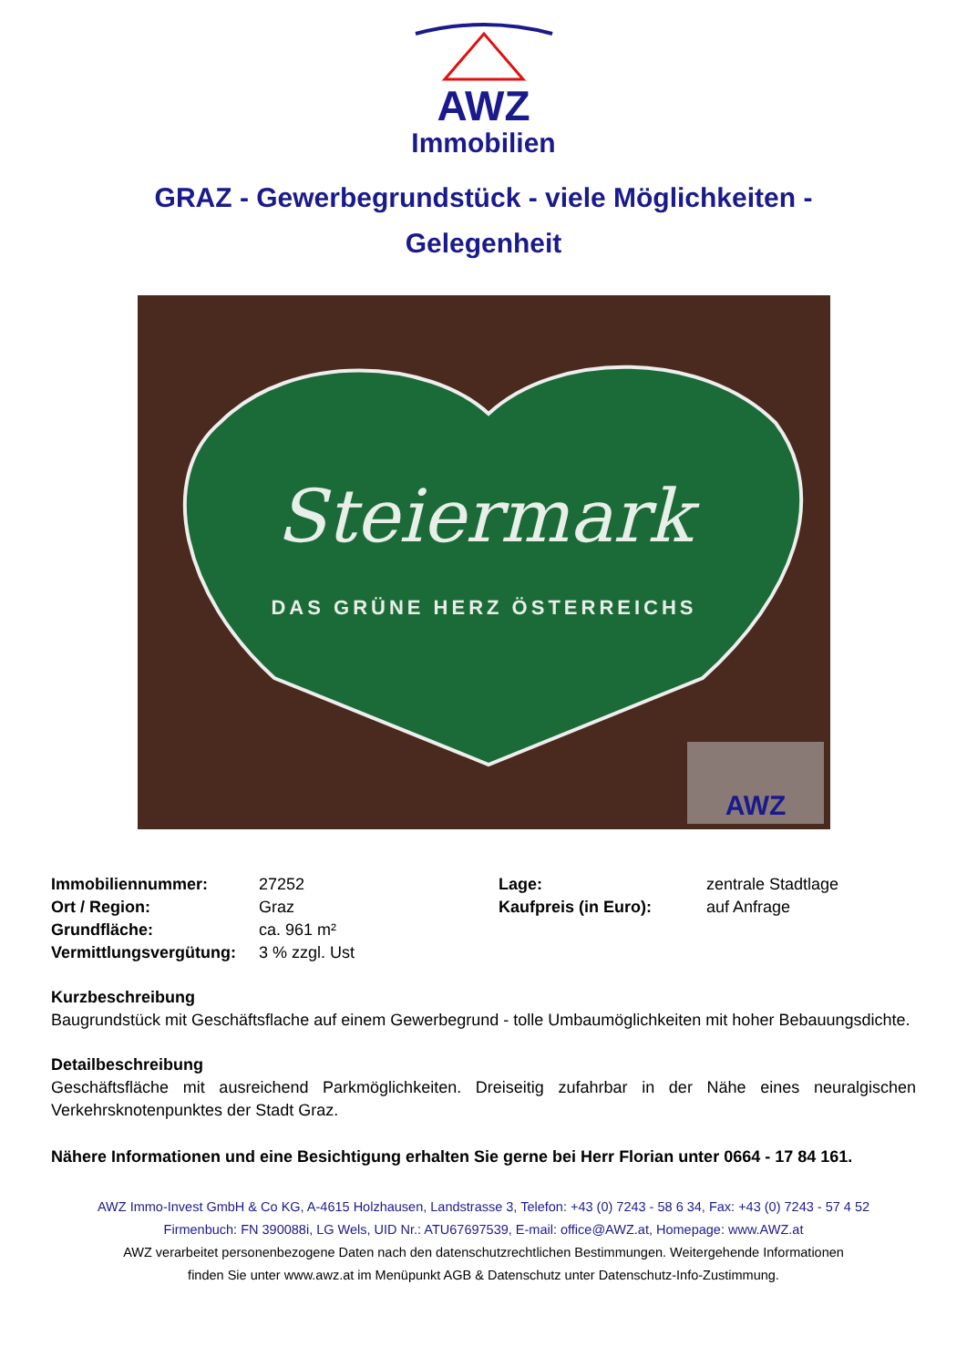AWZ
Immobilien
GRAZ - Gewerbegrundstück - viele Möglichkeiten - Gelegenheit
Steiermark
DAS GRÜNE HERZ ÖSTERREICHS
AWZ
| Immobiliennummer: | 27252 | Lage: | zentrale Stadtlage |
| Ort / Region: | Graz | Kaufpreis (in Euro): | auf Anfrage |
| Grundfläche: | ca. 961 m² | | |
| Vermittlungsvergütung: 3 % zzgl. Ust | | | |
Kurzbeschreibung
Baugrundstück mit Geschäftsflache auf einem Gewerbegrund - tolle Umbaumöglichkeiten mit hoher Bebauungsdichte.
Detailbeschreibung
Geschäftsfläche mit ausreichend Parkmöglichkeiten. Dreiseitig zufahrbar in der Nähe eines neuralgischen Verkehrsknotenpunktes der Stadt Graz.
Nähere Informationen und eine Besichtigung erhalten Sie gerne bei Herr Florian unter 0664 - 17 84 161.
AWZ Immo-Invest GmbH & Co KG, A-4615 Holzhausen, Landstrasse 3, Telefon: +43 (0) 7243 - 58 6 34, Fax: +43 (0) 7243 - 57 4 52
Firmenbuch: FN 390088i, LG Wels, UID Nr.: ATU67697539, E-mail: office@AWZ.at, Homepage: www.AWZ.at
AWZ verarbeitet personenbezogene Daten nach den datenschutzrechtlichen Bestimmungen. Weitergehende Informationen
finden Sie unter www.awz.at im Menüpunkt AGB & Datenschutz unter Datenschutz-Info-Zustimmung.